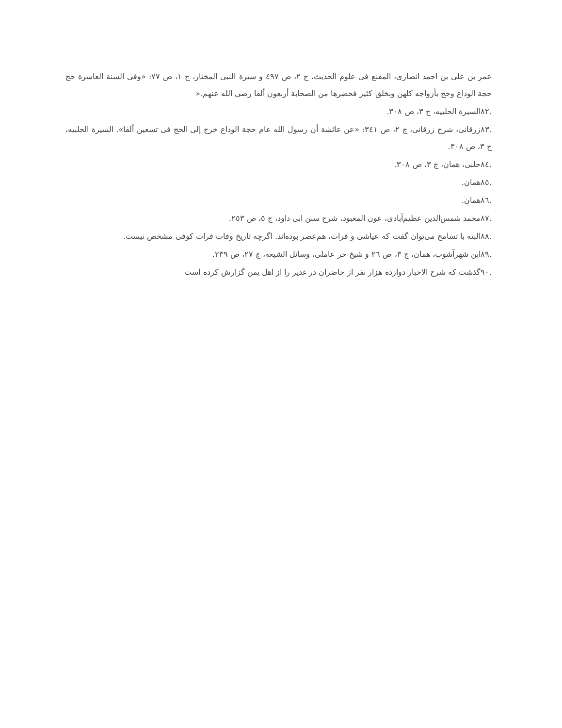عمر بن علی بن احمد انصاری، المقنع فی علوم الحدیث، ج ۲، ص ٤٩٧ و سیرة النبی المختار، ج ۱، ص ٧٧: «وفی السنة العاشرة حج حجة الوداع وحج بأزواجه کلهن وبخلق کثیر فحضرها من الصحابة أربعون ألفا رضی الله عنهم.«
.٨٢السیرة الحلبیه، ج ۳، ص ۳۰۸.
.٨٣زرقانی، شرح زرقانی، ج ۲، ص ۳٤١: «عن عائشة أن رسول الله عام حجة الوداع خرج إلی الحج فی تسعین ألفا». السیرة الحلبیه، ج ۳، ص ۳۰۸.
.٨٤حلبی، همان، ج ۳، ص ۳۰۸.
.٨٥همان.
.٨٦همان.
.٨٧محمد شمس‌الدین عظیم‌آبادی، عون المعبود، شرح سنن ابی داود، ج ٥، ص ٢٥٣.
.٨٨البته با تسامح می‌توان گفت که عیاشی و فرات، هم‌عصر بوده‌اند. اگرچه تاریخ وفات فرات کوفی مشخص نیست.
.٨٩ابن شهرآشوب، همان، ج ۳، ص ٢٦ و شیخ حر عاملی، وسائل الشیعه، ج ٢٧، ص ٢٣٩.
.٩٠گذشت که شرح الاخبار دوازده هزار نفر از حاضران در غدیر را از اهل یمن گزارش کرده است